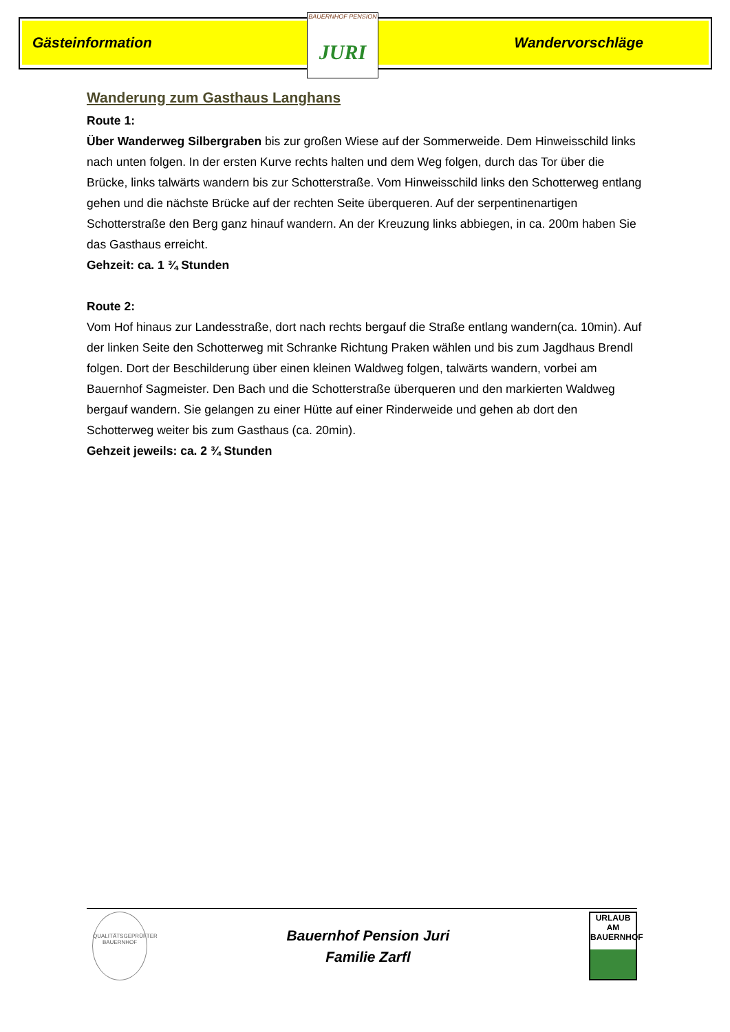Gästeinformation Wandervorschläge
BAUERNHOF PENSION
JURI
Wanderung zum Gasthaus Langhans
Route 1:
Über Wanderweg Silbergraben bis zur großen Wiese auf der Sommerweide. Dem Hinweisschild links nach unten folgen. In der ersten Kurve rechts halten und dem Weg folgen, durch das Tor über die Brücke, links talwärts wandern bis zur Schotterstraße. Vom Hinweisschild links den Schotterweg entlang gehen und die nächste Brücke auf der rechten Seite überqueren. Auf der serpentinenartigen Schotterstraße den Berg ganz hinauf wandern. An der Kreuzung links abbiegen, in ca. 200m haben Sie das Gasthaus erreicht.
Gehzeit: ca. 1 ¾ Stunden
Route 2:
Vom Hof hinaus zur Landesstraße, dort nach rechts bergauf die Straße entlang wandern(ca. 10min). Auf der linken Seite den Schotterweg mit Schranke Richtung Praken wählen und bis zum Jagdhaus Brendl folgen. Dort der Beschilderung über einen kleinen Waldweg folgen, talwärts wandern, vorbei am Bauernhof Sagmeister. Den Bach und die Schotterstraße überqueren und den markierten Waldweg bergauf wandern. Sie gelangen zu einer Hütte auf einer Rinderweide und gehen ab dort den Schotterweg weiter bis zum Gasthaus (ca. 20min).
Gehzeit jeweils: ca. 2 ¾ Stunden
QUALITÄTSGEPRÜFTER BAUERNHOF
Bauernhof Pension Juri
Familie Zarfl
URLAUB AM BAUERNHOF